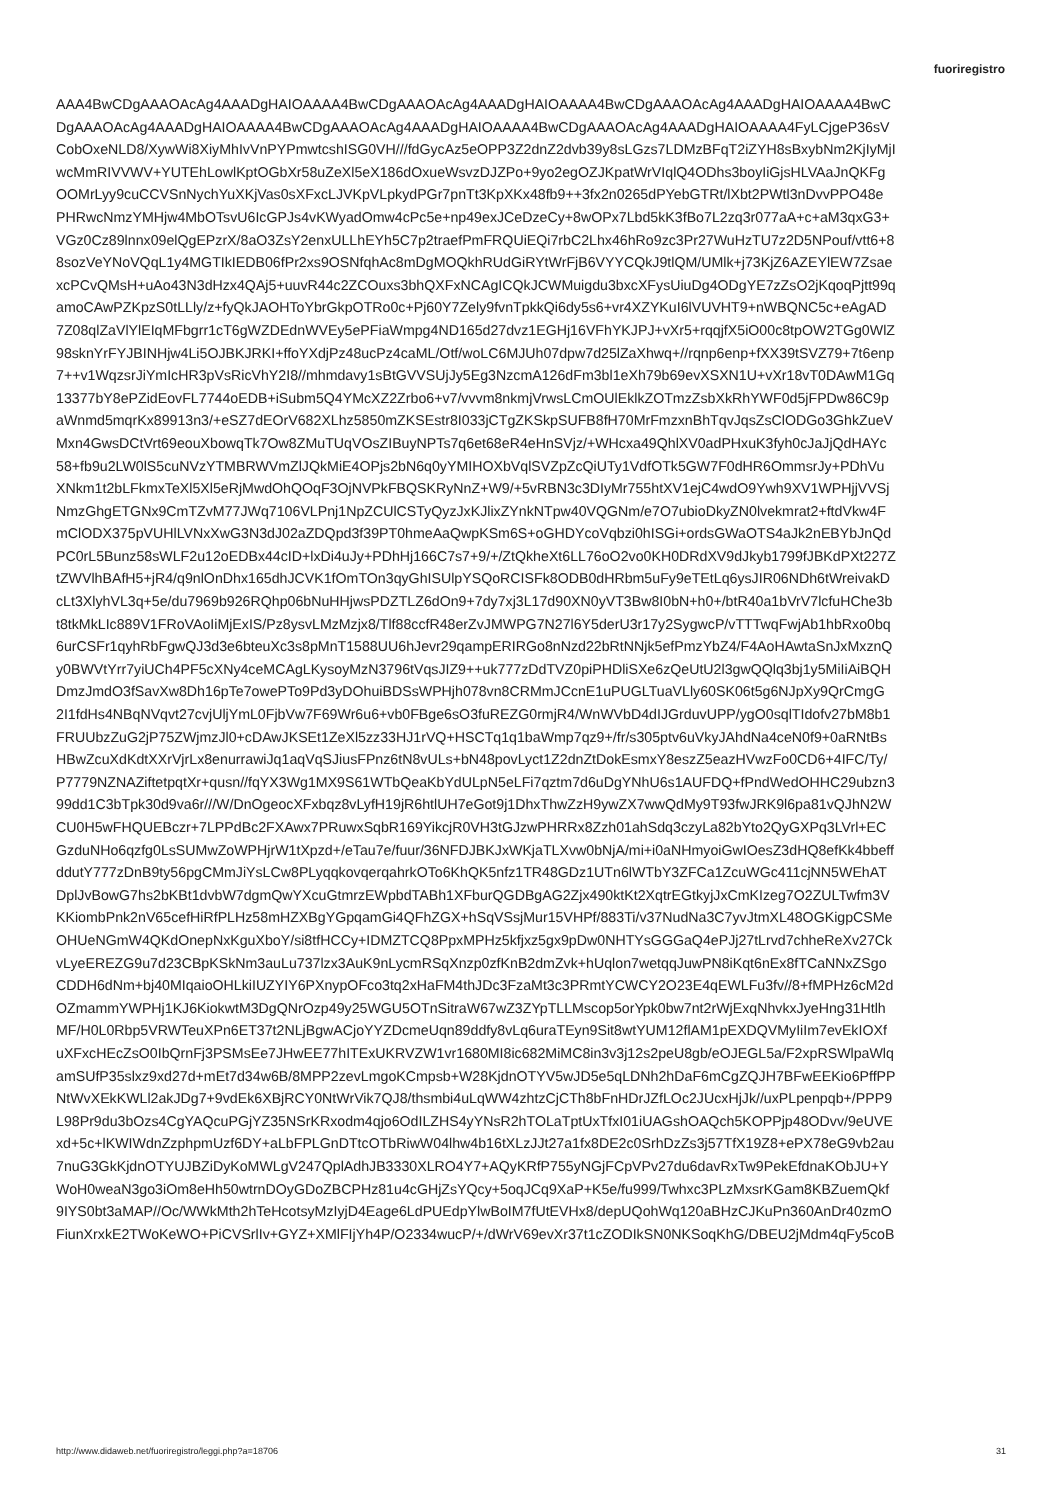fuoriregistro
AAA4BwCDgAAAOAcAg4AAADgHAIOAAAA4BwCDgAAAOAcAg4AAADgHAIOAAAA4BwCDgAAAOAcAg4AAADgHAIOAAAA4BwC
DgAAAOAcAg4AAADgHAIOAAAA4BwCDgAAAOAcAg4AAADgHAIOAAAA4BwCDgAAAOAcAg4AAADgHAIOAAAA4FyLCjgeP36sV
CobOxeNLD8/XywWi8XiyMhIvVnPYPmwtcshISG0VH///fdGycAz5eOPP3Z2dnZ2dvb39y8sLGzs7LDMzBFqT2iZYH8sBxybNm2KjIyMjI
wcMmRIVVWV+YUTEhLowlKptOGbXr58uZeXl5eX186dOxueWsvzDJZPo+9yo2egOZJKpatWrVIqlQ4ODhs3boyIiGjsHLVAaJnQKFg
OOMrLyy9cuCCVSnNychYuXKjVas0sXFxcLJVKpVLpkydPGr7pnTt3KpXKx48fb9++3fx2n0265dPYebGTRt/lXbt2PWtl3nDvvPPO48e
PHRwcNmzYMHjw4MbOTsvU6IcGPJs4vKWyadOmw4cPc5e+np49exJCeDzeCy+8wOPx7Lbd5kK3fBo7L2zq3r077aA+c+aM3qxG3+
VGz0Cz89lnnx09elQgEPzrX/8aO3ZsY2enxULLhEYh5C7p2traefPmFRQUiEQi7rbC2Lhx46hRo9zc3Pr27WuHzTU7z2D5NPouf/vtt6+8
8sozVeYNoVQqL1y4MGTIkIEDB06fPr2xs9OSNfqhAc8mDgMOQkhRUdGiRYtWrFjB6VYYCQkJ9tlQM/UMlk+j73KjZ6AZEYlEW7Zsae
xcPCvQMsH+uAo43N3dHzx4QAj5+uuvR44c2ZCOuxs3bhQXFxNCAgICQkJCWMuigdu3bxcXFysUiuDg4ODgYE7zZsO2jKqoqPjtt99q
amoCAwPZKpzS0tLLly/z+fyQkJAOHToYbrGkpOTRo0c+Pj60Y7Zely9fvnTpkkQi6dy5s6+vr4XZYKuI6lVUVHT9+nWBQNC5c+eAgAD
7Z08qlZaVlYlEIqMFbgrr1cT6gWZDEdnWVEy5ePFiaWmpg4ND165d27dvz1EGHj16VFhYKJPJ+vXr5+rqqjfX5iO00c8tpOW2TGg0WlZ
98sknYrFYJBINHjw4Li5OJBKJRKI+ffoYXdjPz48ucPz4caML/Otf/woLC6MJUh07dpw7d25lZaXhwq+//rqnp6enp+fXX39tSVZ79+7t6enp
7++v1WqzsrJiYmIcHR3pVsRicVhY2I8//mhmdavy1sBtGVVSUjJy5Eg3NzcmA126dFm3bl1eXh79b69evXSXN1U+vXr18vT0DAwM1Gq
13377bY8ePZidEovFL7744oEDB+iSubm5Q4YMcXZ2Zrbo6+v7/vvvm8nkmjVrwsLCmOUlEklkZOTmzZsbXkRhYWF0d5jFPDw86C9p
aWnmd5mqrKx89913n3/+eSZ7dEOrV682XLhz5850mZKSEstr8I033jCTgZKSkpSUFB8fH70MrFmzxnBhTqvJqsZsClODGo3GhkZueV
Mxn4GwsDCtVrt69eouXbowqTk7Ow8ZMuTUqVOsZIBuyNPTs7q6et68eR4eHnSVjz/+WHcxa49QhlXV0adPHxuK3fyh0cJaJjQdHAYc
58+fb9u2LW0lS5cuNVzYTMBRWVmZlJQkMiE4OPjs2bN6q0yYMIHOXbVqlSVZpZcQiUTy1VdfOTk5GW7F0dHR6OmmsrJy+PDhVu
XNkm1t2bLFkmxTeXl5Xl5eRjMwdOhQOqF3OjNVPkFBQSKRyNnZ+W9/+5vRBN3c3DIyMr755htXV1ejC4wdO9Ywh9XV1WPHjjVVSj
NmzGhgETGNx9CmTZvM77JWq7106VLPnj1NpZCUlCSTyQyzJxKJlixZYnkNTpw40VQGNm/e7O7ubioDkyZN0lvekmrat2+ftdVkw4F
mClODX375pVUHlLVNxXwG3N3dJ02aZDQpd3f39PT0hmeAaQwpKSm6S+oGHDYcoVqbzi0hISGi+ordsGWaOTS4aJk2nEBYbJnQd
PC0rL5Bunz58sWLF2u12oEDBx44cID+lxDi4uJy+PDhHj166C7s7+9/+/ZtQkheXt6LL76oO2vo0KH0DRdXV9dJkyb1799fJBKdPXt227Z
tZWVlhBAfH5+jR4/q9nlOnDhx165dhJCVK1fOmTOn3qyGhISUlpYSQoRCISFk8ODB0dHRbm5uFy9eTEtLq6ysJIR06NDh6tWreivakD
cLt3XlyhVL3q+5e/du7969b926RQhp06bNuHHjwsPDZTLZ6dOn9+7dy7xj3L17d90XN0yVT3Bw8I0bN+h0+/btR40a1bVrV7lcfuHChe3b
t8tkMkLIc889V1FRoVAoIiMjExIS/Pz8ysvLMzMzjx8/Tlf88ccfR48erZvJMWPG7N27l6Y5derU3r17y2SygwcP/vTTTwqFwjAb1hbRxo0bq
6urCSFr1qyhRbFgwQJ3d3e6bteuXc3s8pMnT1588UU6hJevr29qampERIRGo8nNzd22bRtNNjk5efPmzYbZ4/F4AoHAwtaSnJxMxznQ
y0BWVtYrr7yiUCh4PF5cXNy4ceMCAgLKysoyMzN3796tVqsJIZ9++uk777zDdTVZ0piPHDliSXe6zQeUtU2l3gwQQlq3bj1y5MiIiAiBQH
DmzJmdO3fSavXw8Dh16pTe7owePTo9Pd3yDOhuiBDSsWPHjh078vn8CRMmJCcnE1uPUGLTuaVLly60SK06t5g6NJpXy9QrCmgG
2I1fdHs4NBqNVqvt27cvjUljYmL0FjbVw7F69Wr6u6+vb0FBge6sO3fuREZG0rmjR4/WnWVbD4dIJGrduvUPP/ygO0sqlTIdofv27bM8b1
FRUUbzZuG2jP75ZWjmzJl0+cDAwJKSEt1ZeXl5zz33HJ1rVQ+HSCTq1q1baWmp7qz9+/fr/s305ptv6uVkyJAhdNa4ceN0f9+0aRNtBs
HBwZcuXdKdtXXrVjrLx8enurrawiJq1aqVqSJiusFPnz6tN8vULs+bN48povLyct1Z2dnZtDokEsmxY8eszZ5eazHVwzFo0CD6+4IFC/Ty/
P7779NZNAZiftetpqtXr+qusn//fqYX3Wg1MX9S61WTbQeaKbYdULpN5eLFi7qztm7d6uDgYNhU6s1AUFDQ+fPndWedOHHC29ubzn3
99dd1C3bTpk30d9va6r///W/DnOgeocXFxbqz8vLyfH19jR6htlUH7eGot9j1DhxThwZzH9ywZX7wwQdMy9T93fwJRK9l6pa81vQJhN2W
CU0H5wFHQUEBczr+7LPPdBc2FXAwx7PRuwxSqbR169YikcjR0VH3tGJzwPHRRx8Zzh01ahSdq3czyLa82bYto2QyGXPq3LVrl+EC
GzduNHo6qzfg0LsSUMwZoWPHjrW1tXpzd+/eTau7e/fuur/36NFDJBKJxWKjaTLXvw0bNjA/mi+i0aNHmyoiGwIOesZ3dHQ8efKk4bbeff
ddutY777zDnB9ty56pgCMmJiYsLCw8PLyqqkovqerqahrkOTo6KhQK5nfz1TR48GDz1UTn6lWTbY3ZFCa1ZcuWGc411cjNN5WEhAT
DplJvBowG7hs2bKBt1dvbW7dgmQwYXcuGtmrzEWpbdTABh1XFburQGDBgAG2Zjx490ktKt2XqtrEGtkyjJxCmKIzeg7O2ZULTwfm3V
KKiombPnk2nV65cefHiRfPLHz58mHZXBgYGpqamGi4QFhZGX+hSqVSsjMur15VHPf/883Ti/v37NudNa3C7yvJtmXL48OGKigpCSMe
OHUeNGmW4QKdOnepNxKguXboY/si8tfHCCy+IDMZTCQ8PpxMPHz5kfjxz5gx9pDw0NHTYsGGGaQ4ePJj27tLrvd7chheReXv27Ck
vLyeEREZG9u7d23CBpKSkNm3auLu737lzx3AuK9nLycmRSqXnzp0zfKnB2dmZvk+hUqlon7wetqqJuwPN8iKqt6nEx8fTCaNNxZSgo
CDDH6dNm+bj40MIqaioOHLkiIUZYIY6PXnypOFco3tq2xHaFM4thJDc3FzaMt3c3PRmtYCWCY2O23E4qEWLFu3fv//8+fMPHz6cM2d
OZmammYWPHj1KJ6KiokwtM3DgQNrOzp49y25WGU5OTnSitraW67wZ3ZYpTLLMscop5orYpk0bw7nt2rWjExqNhvkxJyeHng31Htlh
MF/H0L0Rbp5VRWTeuXPn6ET37t2NLjBgwACjoYYZDcmeUqn89ddfy8vLq6uraTEyn9Sit8wtYUM12flAM1pEXDQVMyIiIm7evEkIOXf
uXFxcHEcZsO0IbQrnFj3PSMsEe7JHwEE77hITExUKRVZW1vr1680MI8ic682MiMC8in3v3j12s2peU8gb/eOJEGL5a/F2xpRSWlpaWlq
amSUfP35slxz9xd27d+mEt7d34w6B/8MPP2zevLmgoKCmpsb+W28KjdnOTYV5wJD5e5qLDNh2hDaF6mCgZQJH7BFwEEKio6PffPP
NtWvXEkKWLl2akJDg7+9vdEk6XBjRCY0NtWrVik7QJ8/thsmbi4uLqWW4zhtzCjCTh8bFnHDrJZfLOc2JUcxHjJk//uxPLpenpqb+/PPP9
L98Pr9du3bOzs4CgYAQcuPGjYZ35NSrKRxodm4qjo6OdILZHS4yYNsR2hTOLaTptUxTfxI01iUAGshOAQch5KOPPjp48ODvv/9eUVE
xd+5c+lKWIWdnZzphpmUzf6DY+aLbFPLGnDTtcOTbRiwW04lhw4b16tXLzJJt27a1fx8DE2c0SrhDzZs3j57TfX19Z8+ePX78eG9vb2au
7nuG3GkKjdnOTYUJBZiDyKoMWLgV247QplAdhJB3330XLRO4Y7+AQyKRfP755yNGjFCpVPv27du6davRxTw9PekEfdnaKObJU+Y
WoH0weaN3go3iOm8eHh50wtrnDOyGDoZBCPHz81u4cGHjZsYQcy+5oqJCq9XaP+K5e/fu999/Twhxc3PLzMxsrKGam8KBZuemQkf
9IYS0bt3aMAP//Oc/WWkMth2hTeHcotsyMzIyjD4Eage6LdPUEdpYlwBoIM7fUtEVHx8/depUQohWq120aBHzCJKuPn360AnDr40zmO
FiunXrxkE2TWoKeWO+PiCVSrlIv+GYZ+XMlFIjYh4P/O2334wucP/+/dWrV69evXr37t1cZODIkSN0NKSoqKhG/DBEU2jMdm4qFy5coB
http://www.didaweb.net/fuoriregistro/leggi.php?a=18706 31